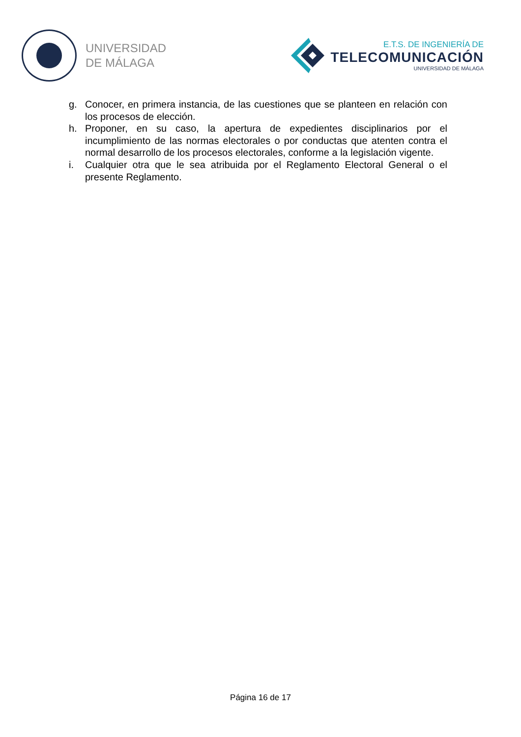UNIVERSIDAD
DE MÁLAGA
E.T.S. DE INGENIERÍA DE
TELECOMUNICACIÓN
UNIVERSIDAD DE MÁLAGA
g. Conocer, en primera instancia, de las cuestiones que se planteen en relación con los procesos de elección.
h. Proponer, en su caso, la apertura de expedientes disciplinarios por el incumplimiento de las normas electorales o por conductas que atenten contra el normal desarrollo de los procesos electorales, conforme a la legislación vigente.
i. Cualquier otra que le sea atribuida por el Reglamento Electoral General o el presente Reglamento.
Página 16 de 17